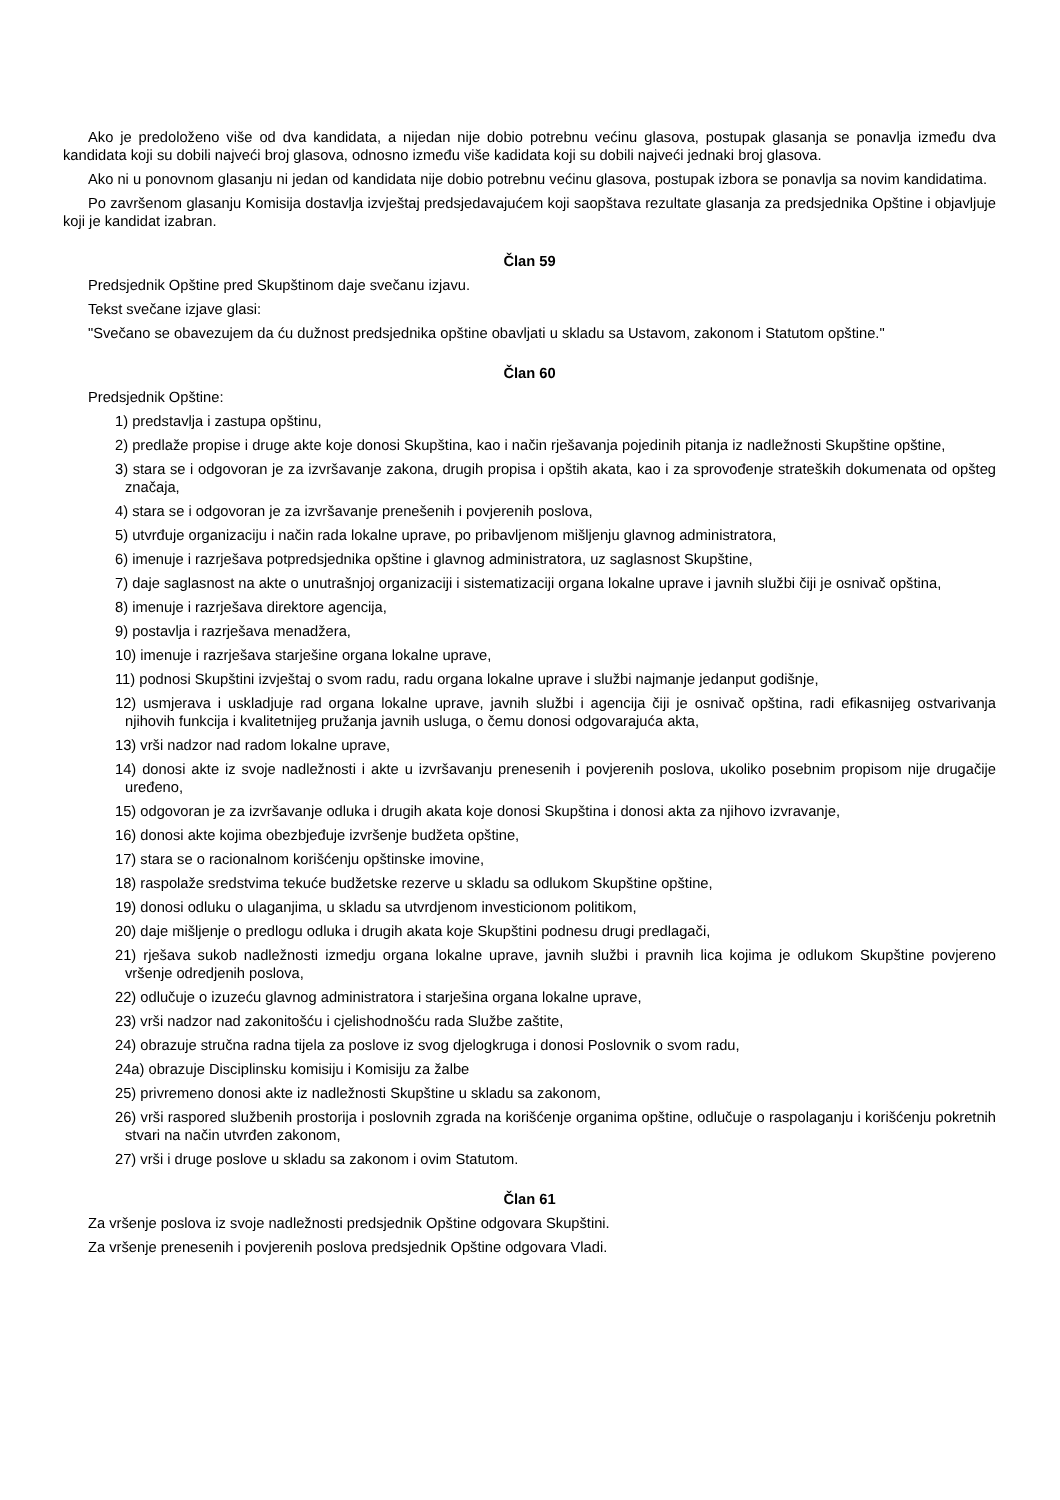Ako je predoloženo više od dva kandidata, a nijedan nije dobio potrebnu većinu glasova, postupak glasanja se ponavlja između dva kandidata koji su dobili najveći broj glasova, odnosno između više kadidata koji su dobili najveći jednaki broj glasova.
Ako ni u ponovnom glasanju ni jedan od kandidata nije dobio potrebnu većinu glasova, postupak izbora se ponavlja sa novim kandidatima.
Po završenom glasanju Komisija dostavlja izvještaj predsjedavajućem koji saopštava rezultate glasanja za predsjednika Opštine i objavljuje koji je kandidat izabran.
Član 59
Predsjednik Opštine pred Skupštinom daje svečanu izjavu.
Tekst svečane izjave glasi:
"Svečano se obavezujem da ću dužnost predsjednika opštine obavljati u skladu sa Ustavom, zakonom i Statutom opštine."
Član 60
Predsjednik Opštine:
1) predstavlja i zastupa opštinu,
2) predlaže propise i druge akte koje donosi Skupština, kao i način rješavanja pojedinih pitanja iz nadležnosti Skupštine opštine,
3) stara se i odgovoran je za izvršavanje zakona, drugih propisa i opštih akata, kao i za sprovođenje strateških dokumenata od opšteg značaja,
4) stara se i odgovoran je za izvršavanje prenešenih i povjerenih poslova,
5) utvrđuje organizaciju i način rada lokalne uprave, po pribavljenom mišljenju glavnog administratora,
6) imenuje i razrješava potpredsjednika opštine i glavnog administratora, uz saglasnost Skupštine,
7) daje saglasnost na akte o unutrašnjoj organizaciji i sistematizaciji organa lokalne uprave i javnih službi čiji je osnivač opština,
8) imenuje i razrješava direktore agencija,
9) postavlja i razrješava menadžera,
10) imenuje i razrješava starješine organa lokalne uprave,
11) podnosi Skupštini izvještaj o svom radu, radu organa lokalne uprave i službi najmanje jedanput godišnje,
12) usmjerava i uskladjuje rad organa lokalne uprave, javnih službi i agencija čiji je osnivač opština, radi efikasnijeg ostvarivanja njihovih funkcija i kvalitetnijeg pružanja javnih usluga, o čemu donosi odgovarajuća akta,
13) vrši nadzor nad radom lokalne uprave,
14) donosi akte iz svoje nadležnosti i akte u izvršavanju prenesenih i povjerenih poslova, ukoliko posebnim propisom nije drugačije uređeno,
15) odgovoran je za izvršavanje odluka i drugih akata koje donosi Skupština i donosi akta za njihovo izvravanje,
16) donosi akte kojima obezbjeđuje izvršenje budžeta opštine,
17) stara se o racionalnom korišćenju opštinske imovine,
18) raspolaže sredstvima tekuće budžetske rezerve u skladu sa odlukom Skupštine opštine,
19) donosi odluku o ulaganjima, u skladu sa utvrdjenom investicionom politikom,
20) daje mišljenje o predlogu odluka i drugih akata koje Skupštini podnesu drugi predlagači,
21) rješava sukob nadležnosti izmedju organa lokalne uprave, javnih službi i pravnih lica kojima je odlukom Skupštine povjereno vršenje odredjenih poslova,
22) odlučuje o izuzeću glavnog administratora i starješina organa lokalne uprave,
23) vrši nadzor nad zakonitošću i cjelishodnošću rada Službe zaštite,
24) obrazuje stručna radna tijela za poslove iz svog djelogkruga i donosi Poslovnik o svom radu,
24a) obrazuje Disciplinsku komisiju i Komisiju za žalbe
25) privremeno donosi akte iz nadležnosti Skupštine u skladu sa zakonom,
26) vrši raspored službenih prostorija i poslovnih zgrada na korišćenje organima opštine, odlučuje o raspolaganju i korišćenju pokretnih stvari na način utvrđen zakonom,
27) vrši i druge poslove u skladu sa zakonom i ovim Statutom.
Član 61
Za vršenje poslova iz svoje nadležnosti predsjednik Opštine odgovara Skupštini.
Za vršenje prenesenih i povjerenih poslova predsjednik Opštine odgovara Vladi.